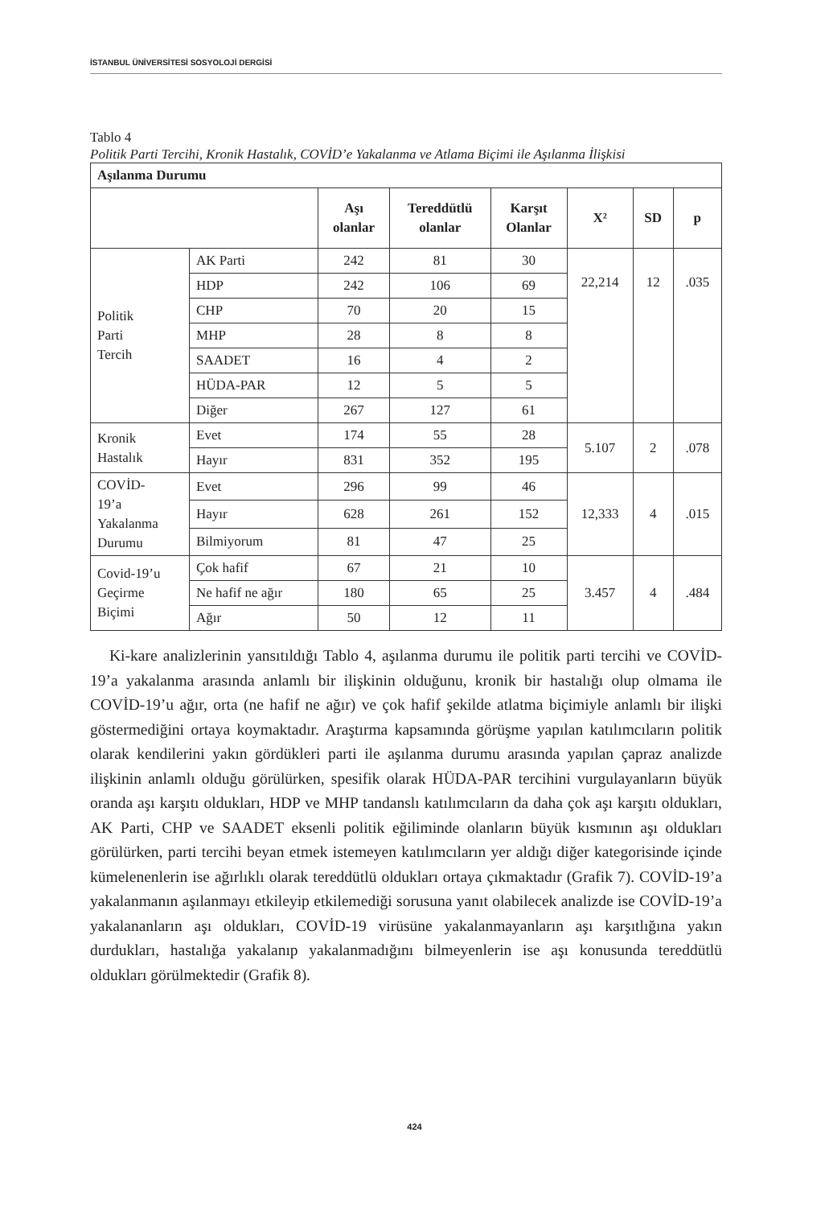İSTANBUL ÜNİVERSİTESİ SOSYOLOJİ DERGİSİ
Tablo 4
Politik Parti Tercihi, Kronik Hastalık, COVİD’e Yakalanma ve Atlama Biçimi ile Aşılanma İlişkisi
| Aşılanma Durumu | | | | | | | |
| --- | --- | --- | --- | --- | --- | --- | --- |
| | | Aşı olanlar | Tereddütlü olanlar | Karşıt Olanlar | X² | SD | p |
| Politik Parti Tercih | AK Parti | 242 | 81 | 30 | 22,214 | 12 | .035 |
| | HDP | 242 | 106 | 69 | | | |
| | CHP | 70 | 20 | 15 | | | |
| | MHP | 28 | 8 | 8 | | | |
| | SAADET | 16 | 4 | 2 | | | |
| | HÜDA-PAR | 12 | 5 | 5 | | | |
| | Diğer | 267 | 127 | 61 | | | |
| Kronik Hastalık | Evet | 174 | 55 | 28 | 5.107 | 2 | .078 |
| | Hayır | 831 | 352 | 195 | | | |
| COVİD- 19’a Yakalanma Durumu | Evet | 296 | 99 | 46 | 12,333 | 4 | .015 |
| | Hayır | 628 | 261 | 152 | | | |
| | Bilmiyorum | 81 | 47 | 25 | | | |
| Covid-19’u Geçirme Biçimi | Çok hafif | 67 | 21 | 10 | 3.457 | 4 | .484 |
| | Ne hafif ne ağır | 180 | 65 | 25 | | | |
| | Ağır | 50 | 12 | 11 | | | |
Ki-kare analizlerinin yansıtıldığı Tablo 4, aşılanma durumu ile politik parti tercihi ve COVİD-19’a yakalanma arasında anlamlı bir ilişkinin olduğunu, kronik bir hastalığı olup olmama ile COVİD-19’u ağır, orta (ne hafif ne ağır) ve çok hafif şekilde atlatma biçimiyle anlamlı bir ilişki göstermediğini ortaya koymaktadır. Araştırma kapsamında görüşme yapılan katılımcıların politik olarak kendilerini yakın gördükleri parti ile aşılanma durumu arasında yapılan çapraz analizde ilişkinin anlamlı olduğu görülürken, spesifik olarak HÜDA-PAR tercihini vurgulayanların büyük oranda aşı karşıtı oldukları, HDP ve MHP tandanslı katılımcıların da daha çok aşı karşıtı oldukları, AK Parti, CHP ve SAADET eksenli politik eğiliminde olanların büyük kısmının aşı oldukları görülürken, parti tercihi beyan etmek istemeyen katılımcıların yer aldığı diğer kategorisinde içinde kümelenenlerin ise ağırlıklı olarak tereddütlü oldukları ortaya çıkmaktadır (Grafik 7). COVİD-19’a yakalanmanın aşılanmayı etkileyip etkilemediği sorusuna yanıt olabilecek analizde ise COVİD-19’a yakalananların aşı oldukları, COVİD-19 virüsüne yakalanmayanların aşı karşıtlığına yakın durdukları, hastalığa yakalanıp yakalanmadığını bilmeyenlerin ise aşı konusunda tereddütlü oldukları görülmektedir (Grafik 8).
424